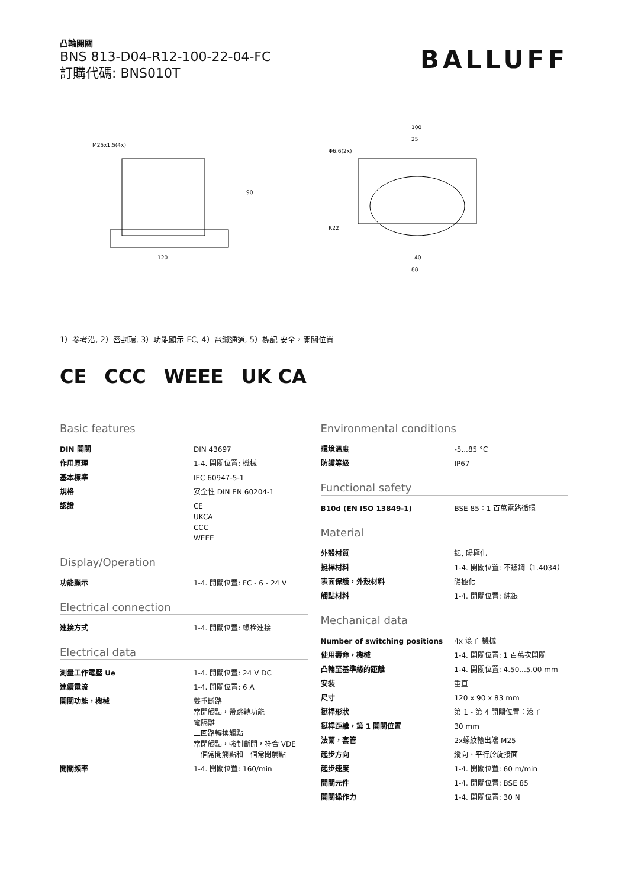凸輪開關
BNS 813-D04-R12-100-22-04-FC
訂購代碼: BNS010T
BALLUFF
M25x1,5(4x)
120
90
100
25
88
40
Φ6,6(2x)
R22
1）参考沿, 2）密封環, 3）功能顯示 FC, 4）電纜通道, 5）標記 安全，開關位置
CE CCC WEEE UK CA
Basic features
| DIN 開關 | DIN 43697 |
| 作用原理 | 1-4. 開關位置: 機械 |
| 基本標準 | IEC 60947-5-1 |
| 規格 | 安全性 DIN EN 60204-1 |
| 認證 | CE UKCA CCC WEEE |
Display/Operation
| 功能顯示 | 1-4. 開關位置: FC - 6 - 24 V |
Electrical connection
| 連接方式 | 1-4. 開關位置: 螺栓連接 |
Electrical data
| 測量工作電壓 Ue | 1-4. 開關位置: 24 V DC |
| 連續電流 | 1-4. 開關位置: 6 A |
| 開關功能，機械 | 雙重斷路 常開觸點，帶跳轉功能 電隔離 二回路轉換觸點 常閉觸點，強制斷開，符合 VDE 一個常開觸點和一個常閉觸點 |
| 開關頻率 | 1-4. 開關位置: 160/min |
Environmental conditions
| 環境溫度 | -5...85 °C |
| 防護等級 | IP67 |
Functional safety
| B10d (EN ISO 13849-1) | BSE 85：1 百萬電路循環 |
Material
| 外殼材質 | 鋁, 陽極化 |
| 挺桿材料 | 1-4. 開關位置: 不鏽鋼（1.4034） |
| 表面保護，外殼材料 | 陽極化 |
| 觸點材料 | 1-4. 開關位置: 純銀 |
Mechanical data
| Number of switching positions | 4x 滾子 機械 |
| 使用壽命，機械 | 1-4. 開關位置: 1 百萬次開關 |
| 凸輪至基準緣的距離 | 1-4. 開關位置: 4.50...5.00 mm |
| 安裝 | 垂直 |
| 尺寸 | 120 x 90 x 83 mm |
| 挺桿形狀 | 第 1 - 第 4 開關位置：滾子 |
| 挺桿距離，第 1 開關位置 | 30 mm |
| 法蘭，套管 | 2x螺紋輸出端 M25 |
| 起步方向 | 縱向、平行於旋接面 |
| 起步速度 | 1-4. 開關位置: 60 m/min |
| 開關元件 | 1-4. 開關位置: BSE 85 |
| 開關操作力 | 1-4. 開關位置: 30 N |